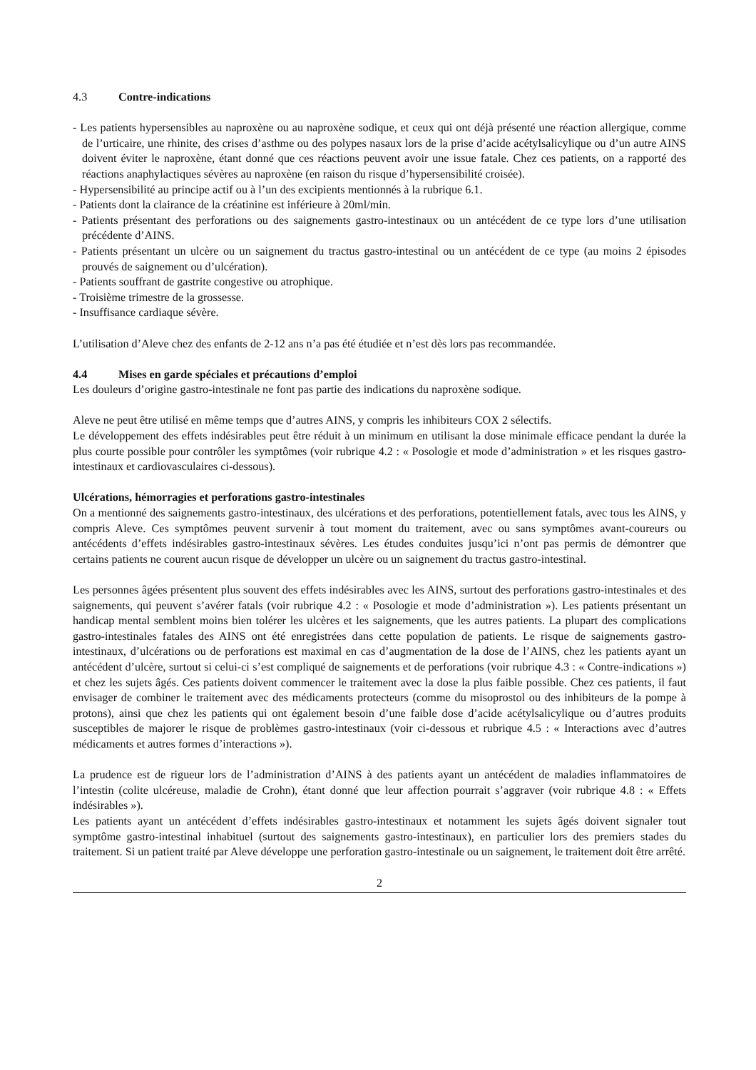4.3 Contre-indications
- Les patients hypersensibles au naproxène ou au naproxène sodique, et ceux qui ont déjà présenté une réaction allergique, comme de l’urticaire, une rhinite, des crises d’asthme ou des polypes nasaux lors de la prise d’acide acétylsalicylique ou d’un autre AINS doivent éviter le naproxène, étant donné que ces réactions peuvent avoir une issue fatale. Chez ces patients, on a rapporté des réactions anaphylactiques sévères au naproxène (en raison du risque d’hypersensibilité croisée).
- Hypersensibilité au principe actif ou à l’un des excipients mentionnés à la rubrique 6.1.
- Patients dont la clairance de la créatinine est inférieure à 20ml/min.
- Patients présentant des perforations ou des saignements gastro-intestinaux ou un antécédent de ce type lors d’une utilisation précédente d’AINS.
- Patients présentant un ulcère ou un saignement du tractus gastro-intestinal ou un antécédent de ce type (au moins 2 épisodes prouvés de saignement ou d’ulcération).
- Patients souffrant de gastrite congestive ou atrophique.
- Troisième trimestre de la grossesse.
- Insuffisance cardiaque sévère.
L’utilisation d’Aleve chez des enfants de 2-12 ans n’a pas été étudiée et n’est dès lors pas recommandée.
4.4 Mises en garde spéciales et précautions d’emploi
Les douleurs d’origine gastro-intestinale ne font pas partie des indications du naproxène sodique.
Aleve ne peut être utilisé en même temps que d’autres AINS, y compris les inhibiteurs COX 2 sélectifs.
Le développement des effets indésirables peut être réduit à un minimum en utilisant la dose minimale efficace pendant la durée la plus courte possible pour contrôler les symptômes (voir rubrique 4.2 : « Posologie et mode d’administration » et les risques gastro-intestinaux et cardiovasculaires ci-dessous).
Ulcérations, hémorragies et perforations gastro-intestinales
On a mentionné des saignements gastro-intestinaux, des ulcérations et des perforations, potentiellement fatals, avec tous les AINS, y compris Aleve. Ces symptômes peuvent survenir à tout moment du traitement, avec ou sans symptômes avant-coureurs ou antécédents d’effets indésirables gastro-intestinaux sévères. Les études conduites jusqu’ici n’ont pas permis de démontrer que certains patients ne courent aucun risque de développer un ulcère ou un saignement du tractus gastro-intestinal.
Les personnes âgées présentent plus souvent des effets indésirables avec les AINS, surtout des perforations gastro-intestinales et des saignements, qui peuvent s’avérer fatals (voir rubrique 4.2 : « Posologie et mode d’administration »). Les patients présentant un handicap mental semblent moins bien tolérer les ulcères et les saignements, que les autres patients. La plupart des complications gastro-intestinales fatales des AINS ont été enregistrées dans cette population de patients. Le risque de saignements gastro-intestinaux, d’ulcérations ou de perforations est maximal en cas d’augmentation de la dose de l’AINS, chez les patients ayant un antécédent d’ulcère, surtout si celui-ci s’est compliqué de saignements et de perforations (voir rubrique 4.3 : « Contre-indications ») et chez les sujets âgés. Ces patients doivent commencer le traitement avec la dose la plus faible possible. Chez ces patients, il faut envisager de combiner le traitement avec des médicaments protecteurs (comme du misoprostol ou des inhibiteurs de la pompe à protons), ainsi que chez les patients qui ont également besoin d’une faible dose d’acide acétylsalicylique ou d’autres produits susceptibles de majorer le risque de problèmes gastro-intestinaux (voir ci-dessous et rubrique 4.5 : « Interactions avec d’autres médicaments et autres formes d’interactions »).
La prudence est de rigueur lors de l’administration d’AINS à des patients ayant un antécédent de maladies inflammatoires de l’intestin (colite ulcéreuse, maladie de Crohn), étant donné que leur affection pourrait s’aggraver (voir rubrique 4.8 : « Effets indésirables »).
Les patients ayant un antécédent d’effets indésirables gastro-intestinaux et notamment les sujets âgés doivent signaler tout symptôme gastro-intestinal inhabituel (surtout des saignements gastro-intestinaux), en particulier lors des premiers stades du traitement. Si un patient traité par Aleve développe une perforation gastro-intestinale ou un saignement, le traitement doit être arrêté.
2